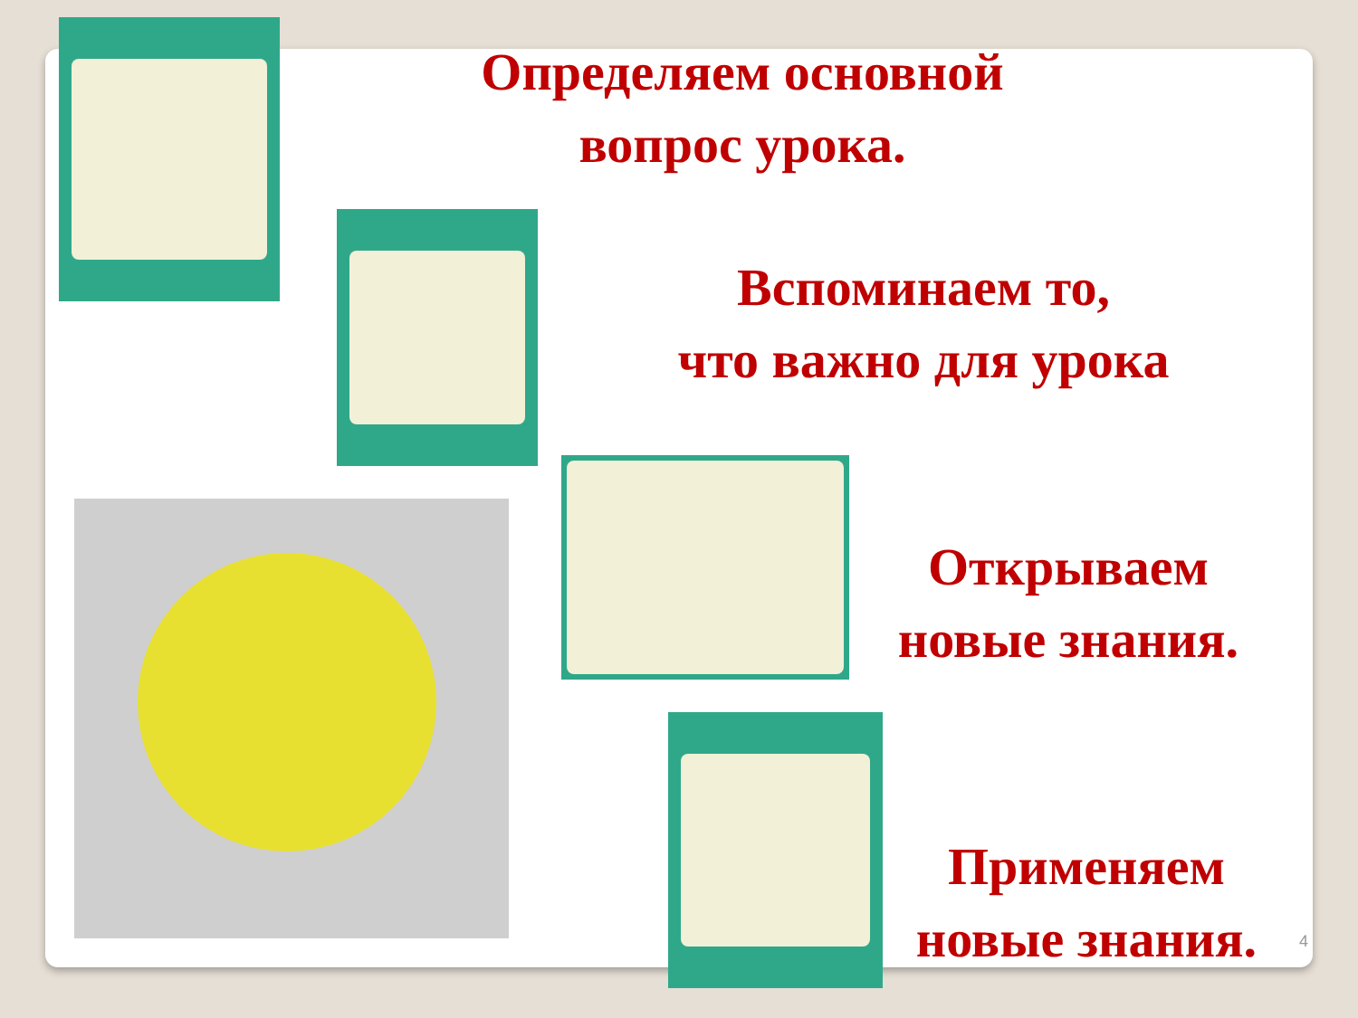Определяем основной
вопрос урока.
Вспоминаем то,
что важно для урока
Открываем
новые знания.
Применяем
новые знания.
4